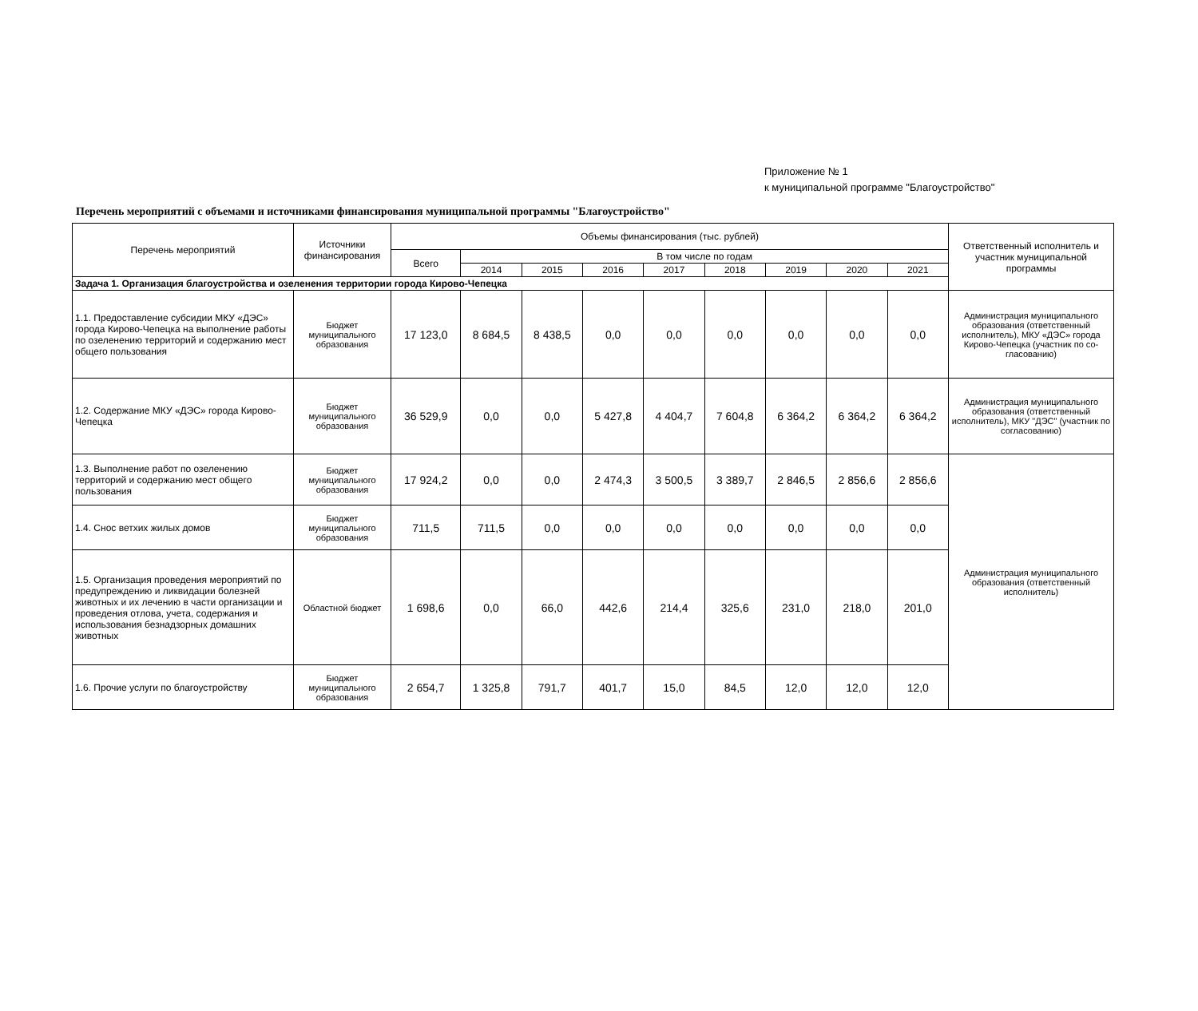Приложение № 1
к муниципальной программе "Благоустройство"
Перечень мероприятий с объемами и источниками финансирования муниципальной программы "Благоустройство"
| Перечень мероприятий | Источники финансирования | Объемы финансирования (тыс. рублей) | | | | | | | | | Ответственный исполнитель и участник муниципальной программы |
| --- | --- | --- | --- | --- | --- | --- | --- | --- | --- | --- | --- |
| | | Всего | В том числе по годам | | | | | | | | |
| | | | 2014 | 2015 | 2016 | 2017 | 2018 | 2019 | 2020 | 2021 | |
| Задача 1. Организация благоустройства и озеленения территории города Кирово-Чепецка | | | | | | | | | | | |
| 1.1. Предоставление субсидии МКУ «ДЭС» города Кирово-Чепецка на выполнение работы по озеленению территорий и содержанию мест общего пользования | Бюджет муниципального образования | 17 123,0 | 8 684,5 | 8 438,5 | 0,0 | 0,0 | 0,0 | 0,0 | 0,0 | 0,0 | Администрация муниципального образования (ответственный исполнитель), МКУ «ДЭС» города Кирово-Чепецка (участник по со-гласованию) |
| 1.2. Содержание МКУ «ДЭС» города Кирово-Чепецка | Бюджет муниципального образования | 36 529,9 | 0,0 | 0,0 | 5 427,8 | 4 404,7 | 7 604,8 | 6 364,2 | 6 364,2 | 6 364,2 | Администрация муниципального образования (ответственный исполнитель), МКУ "ДЭС" (участник по согласованию) |
| 1.3. Выполнение работ по озеленению территорий и содержанию мест общего пользования | Бюджет муниципального образования | 17 924,2 | 0,0 | 0,0 | 2 474,3 | 3 500,5 | 3 389,7 | 2 846,5 | 2 856,6 | 2 856,6 | Администрация муниципального образования (ответственный исполнитель) |
| 1.4. Снос ветхих жилых домов | Бюджет муниципального образования | 711,5 | 711,5 | 0,0 | 0,0 | 0,0 | 0,0 | 0,0 | 0,0 | 0,0 | |
| 1.5. Организация проведения мероприятий по предупреждению и ликвидации болезней животных и их лечению в части организации и проведения отлова, учета, содержания и использования безнадзорных домашних животных | Областной бюджет | 1 698,6 | 0,0 | 66,0 | 442,6 | 214,4 | 325,6 | 231,0 | 218,0 | 201,0 | |
| 1.6. Прочие услуги по благоустройству | Бюджет муниципального образования | 2 654,7 | 1 325,8 | 791,7 | 401,7 | 15,0 | 84,5 | 12,0 | 12,0 | 12,0 | |